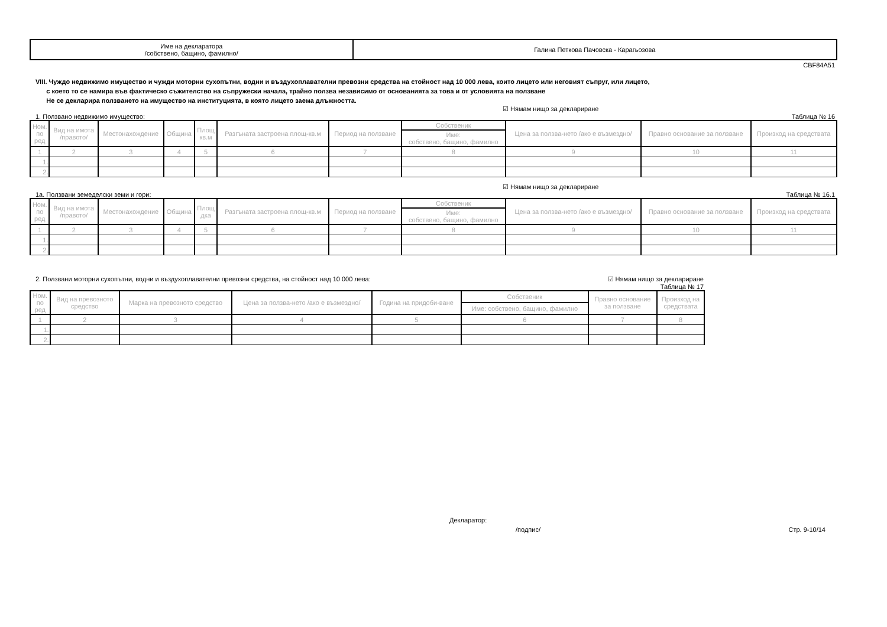| Име на декларатора /собствено, бащино, фамилно/ | Галина Петкова Пачовска - Карагьозова |
CBF84A51
VIII. Чуждо недвижимо имущество и чужди моторни сухопътни, водни и въздухоплавателни превозни средства на стойност над 10 000 лева, които лицето или неговият съпруг, или лицето,
с което то се намира във фактическо съжителство на съпружески начала, трайно ползва независимо от основанията за това и от условията на ползване
Не се декларира ползването на имущество на институцията, в която лицето заема длъжността.
☑ Нямам нищо за деклариране
1. Ползвано недвижимо имущество: Таблица № 16
| Ном. по ред | Вид на имота /правото/ | Местонахождение | Община | Площ кв.м | Разгъната застроена площ-кв.м | Период на ползване | Собственик | Цена за ползва-нето /ако е възмездно/ | Правно основание за ползване | Произход на средствата |
| --- | --- | --- | --- | --- | --- | --- | --- | --- | --- | --- |
| | | | | | | | Име: собствено, бащино, фамилно | | | |
| 1 | 2 | 3 | 4 | 5 | 6 | 7 | 8 | 9 | 10 | 11 |
| 1. | | | | | | | | | | |
| 2. | | | | | | | | | | |
☑ Нямам нищо за деклариране
1а. Ползвани земеделски земи и гори: Таблица № 16.1
| Ном. по ред | Вид на имота /правото/ | Местонахождение | Община | Площ дка | Разгъната застроена площ-кв.м | Период на ползване | Собственик | Цена за ползва-нето /ако е възмездно/ | Правно основание за ползване | Произход на средствата |
| --- | --- | --- | --- | --- | --- | --- | --- | --- | --- | --- |
| | | | | | | | Име: собствено, бащино, фамилно | | | |
| 1 | 2 | 3 | 4 | 5 | 6 | 7 | 8 | 9 | 10 | 11 |
| 1. | | | | | | | | | | |
| 2. | | | | | | | | | | |
2. Ползвани моторни сухопътни, водни и въздухоплавателни превозни средства, на стойност над 10 000 лева: ☑ Нямам нищо за деклариране
Таблица № 17
| Ном. по ред | Вид на превозното средство | Марка на превозното средство | Цена за ползва-нето /ако е възмездно/ | Година на придоби-ване | Собственик | Правно основание за ползване | Произход на средствата |
| --- | --- | --- | --- | --- | --- | --- | --- |
| | | | | | Име: собствено, бащино, фамилно | | |
| 1 | 2 | 3 | 4 | 5 | 6 | 7 | 8 |
| 1. | | | | | | | |
| 2. | | | | | | | |
Декларатор:
/подпис/ Стр. 9-10/14